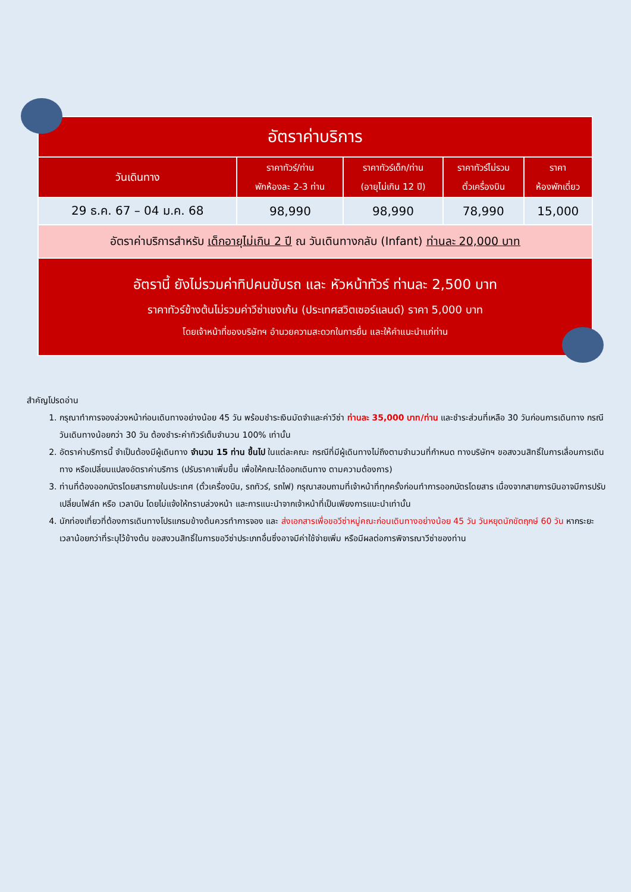| อัตราค่าบริการ | | | | |
| วันเดินทาง | ราคาทัวร์/ท่าน พักห้องละ 2-3 ท่าน | ราคาทัวร์เด็ก/ท่าน (อายุไม่เกิน 12 ปี) | ราคาทัวร์ไม่รวม ตั๋วเครื่องบิน | ราคา ห้องพักเดี่ยว |
| 29 ธ.ค. 67 – 04 ม.ค. 68 | 98,990 | 98,990 | 78,990 | 15,000 |
| อัตราค่าบริการสำหรับ เด็กอายุไม่เกิน 2 ปี ณ วันเดินทางกลับ (Infant) ท่านละ 20,000 บาท | | | | |
| อัตรานี้ ยังไม่รวมค่าทิปคนขับรถ และ หัวหน้าทัวร์ ท่านละ 2,500 บาท ราคาทัวร์ข้างต้นไม่รวมค่าวีซ่าเชงเก้น (ประเทศสวิตเซอร์แลนด์) ราคา 5,000 บาท โดยเจ้าหน้าที่ของบริษัทฯ อำนวยความสะดวกในการยื่น และให้คำแนะนำแก่ท่าน | | | | |
สำคัญโปรดอ่าน
1. กรุณาทำการจองล่วงหน้าก่อนเดินทางอย่างน้อย 45 วัน พร้อมชำระเงินมัดจำและค่าวีซ่า ท่านละ 35,000 บาท/ท่าน และชำระส่วนที่เหลือ 30 วันก่อนการเดินทาง กรณีวันเดินทางน้อยกว่า 30 วัน ต้องชำระค่าทัวร์เต็มจำนวน 100% เท่านั้น
2. อัตราค่าบริการนี้ จำเป็นต้องมีผู้เดินทาง จำนวน 15 ท่าน ขึ้นไป ในแต่ละคณะ กรณีที่มีผู้เดินทางไม่ถึงตามจำนวนที่กำหนด ทางบริษัทฯ ขอสงวนสิทธิ์ในการเลื่อนการเดินทาง หรือเปลี่ยนแปลงอัตราค่าบริการ (ปรับราคาเพิ่มขึ้น เพื่อให้คณะได้ออกเดินทาง ตามความต้องการ)
3. ท่านที่ต้องออกบัตรโดยสารภายในประเทศ (ตั๋วเครื่องบิน, รถทัวร์, รถไฟ) กรุณาสอบถามที่เจ้าหน้าที่ทุกครั้งก่อนทำการออกบัตรโดยสาร เนื่องจากสายการบินอาจมีการปรับเปลี่ยนไฟล์ท หรือ เวลาบิน โดยไม่แจ้งให้ทราบล่วงหน้า และการแนะนำจากเจ้าหน้าที่เป็นเพียงการแนะนำเท่านั้น
4. นักท่องเที่ยวที่ต้องการเดินทางโปรแกรมข้างต้นควรทำการจอง และ ส่งเอกสารเพื่อขอวีซ่าหมู่คณะก่อนเดินทางอย่างน้อย 45 วัน วันหยุดนักขัตฤกษ์ 60 วัน หากระยะเวลาน้อยกว่าที่ระบุไว้ข้างต้น ขอสงวนสิทธิ์ในการขอวีซ่าประเภทอื่นซึ่งอาจมีค่าใช้จ่ายเพิ่ม หรือมีผลต่อการพิจารณาวีซ่าของท่าน